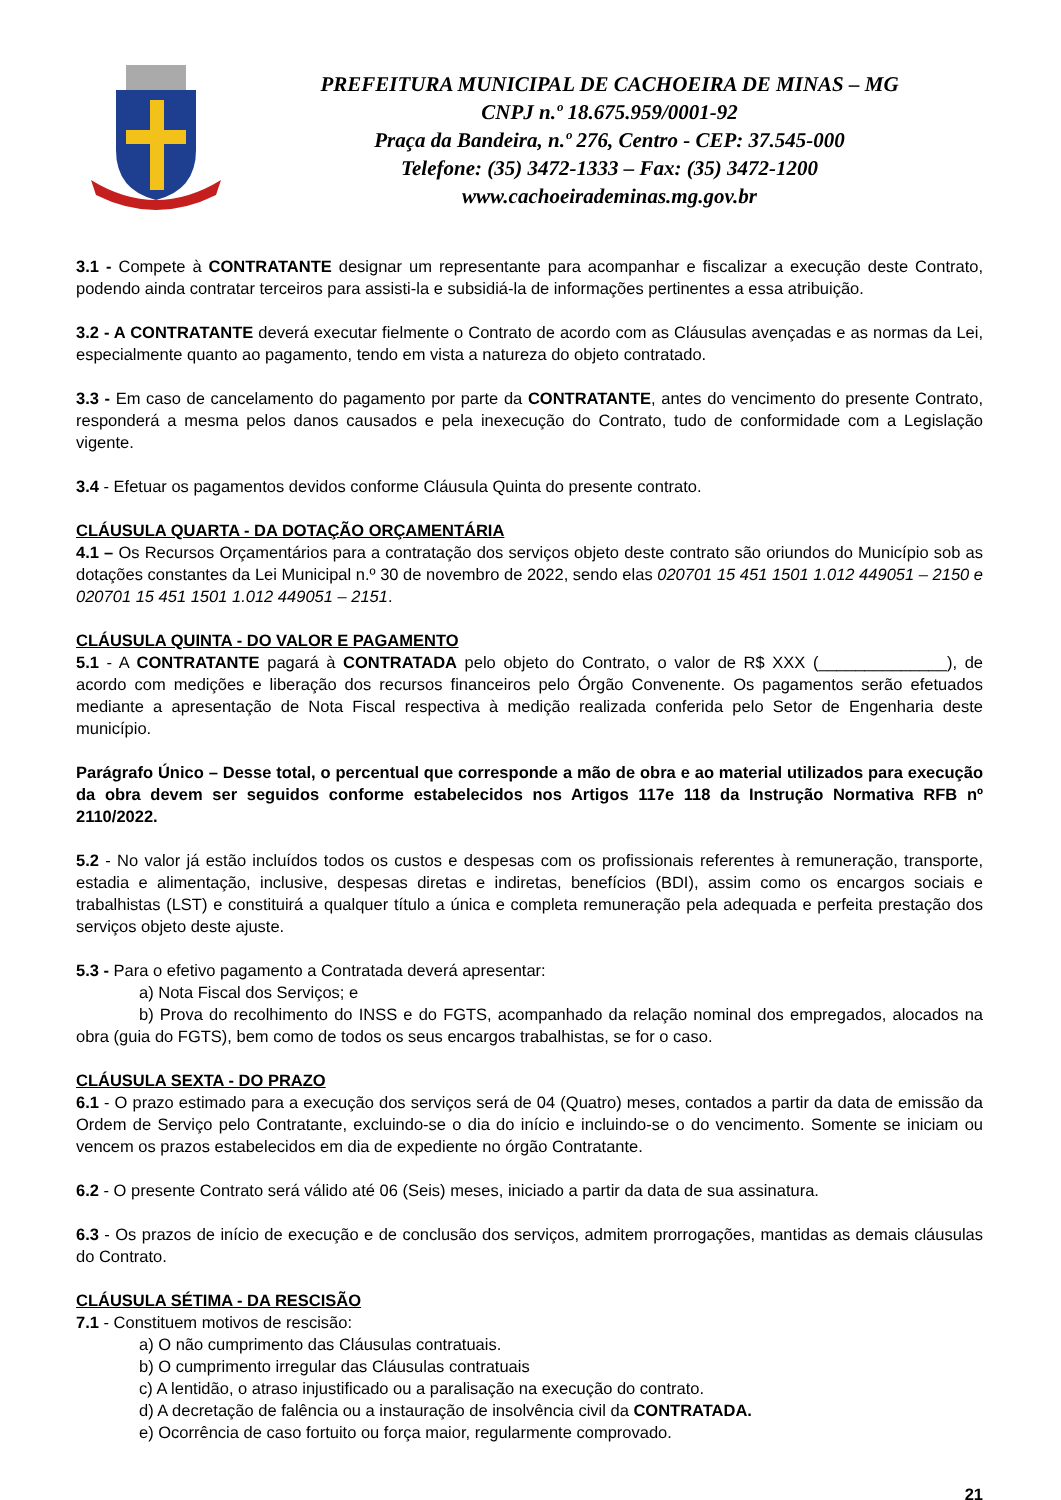PREFEITURA MUNICIPAL DE CACHOEIRA DE MINAS – MG
CNPJ n.º 18.675.959/0001-92
Praça da Bandeira, n.º 276, Centro - CEP: 37.545-000
Telefone: (35) 3472-1333 – Fax: (35) 3472-1200
www.cachoeirademinas.mg.gov.br
3.1 - Compete à CONTRATANTE designar um representante para acompanhar e fiscalizar a execução deste Contrato, podendo ainda contratar terceiros para assisti-la e subsidiá-la de informações pertinentes a essa atribuição.
3.2 - A CONTRATANTE deverá executar fielmente o Contrato de acordo com as Cláusulas avençadas e as normas da Lei, especialmente quanto ao pagamento, tendo em vista a natureza do objeto contratado.
3.3 - Em caso de cancelamento do pagamento por parte da CONTRATANTE, antes do vencimento do presente Contrato, responderá a mesma pelos danos causados e pela inexecução do Contrato, tudo de conformidade com a Legislação vigente.
3.4 - Efetuar os pagamentos devidos conforme Cláusula Quinta do presente contrato.
CLÁUSULA QUARTA - DA DOTAÇÃO ORÇAMENTÁRIA
4.1 – Os Recursos Orçamentários para a contratação dos serviços objeto deste contrato são oriundos do Município sob as dotações constantes da Lei Municipal n.º 30 de novembro de 2022, sendo elas 020701 15 451 1501 1.012 449051 – 2150 e 020701 15 451 1501 1.012 449051 – 2151.
CLÁUSULA QUINTA - DO VALOR E PAGAMENTO
5.1 - A CONTRATANTE pagará à CONTRATADA pelo objeto do Contrato, o valor de R$ XXX (______________), de acordo com medições e liberação dos recursos financeiros pelo Órgão Convenente. Os pagamentos serão efetuados mediante a apresentação de Nota Fiscal respectiva à medição realizada conferida pelo Setor de Engenharia deste município.
Parágrafo Único – Desse total, o percentual que corresponde a mão de obra e ao material utilizados para execução da obra devem ser seguidos conforme estabelecidos nos Artigos 117e 118 da Instrução Normativa RFB nº 2110/2022.
5.2 - No valor já estão incluídos todos os custos e despesas com os profissionais referentes à remuneração, transporte, estadia e alimentação, inclusive, despesas diretas e indiretas, benefícios (BDI), assim como os encargos sociais e trabalhistas (LST) e constituirá a qualquer título a única e completa remuneração pela adequada e perfeita prestação dos serviços objeto deste ajuste.
5.3 - Para o efetivo pagamento a Contratada deverá apresentar:
a) Nota Fiscal dos Serviços; e
b) Prova do recolhimento do INSS e do FGTS, acompanhado da relação nominal dos empregados, alocados na obra (guia do FGTS), bem como de todos os seus encargos trabalhistas, se for o caso.
CLÁUSULA SEXTA - DO PRAZO
6.1 - O prazo estimado para a execução dos serviços será de 04 (Quatro) meses, contados a partir da data de emissão da Ordem de Serviço pelo Contratante, excluindo-se o dia do início e incluindo-se o do vencimento. Somente se iniciam ou vencem os prazos estabelecidos em dia de expediente no órgão Contratante.
6.2 - O presente Contrato será válido até 06 (Seis) meses, iniciado a partir da data de sua assinatura.
6.3 - Os prazos de início de execução e de conclusão dos serviços, admitem prorrogações, mantidas as demais cláusulas do Contrato.
CLÁUSULA SÉTIMA - DA RESCISÃO
7.1 - Constituem motivos de rescisão:
a) O não cumprimento das Cláusulas contratuais.
b) O cumprimento irregular das Cláusulas contratuais
c) A lentidão, o atraso injustificado ou a paralisação na execução do contrato.
d) A decretação de falência ou a instauração de insolvência civil da CONTRATADA.
e) Ocorrência de caso fortuito ou força maior, regularmente comprovado.
21